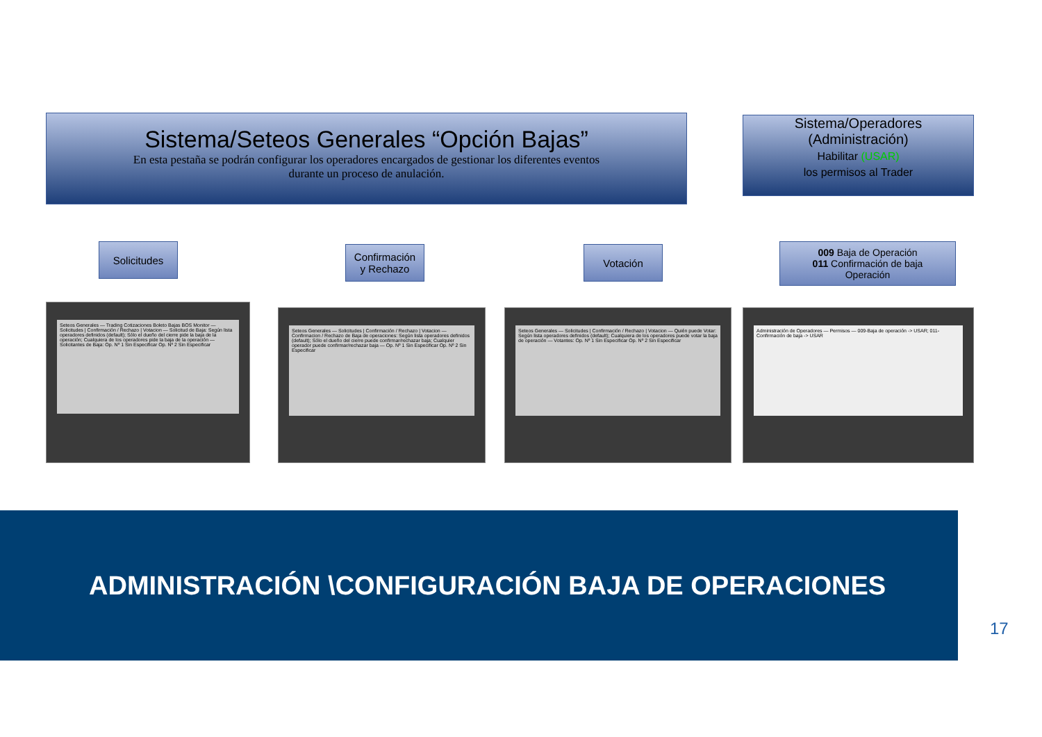Sistema/Seteos Generales “Opción Bajas”
En esta pestaña se podrán configurar los operadores encargados de gestionar los diferentes eventos
durante un proceso de anulación.
Sistema/Operadores
(Administración)
Habilitar (USAR)
los permisos al Trader
Solicitudes
Confirmación
y Rechazo
Votación
009 Baja de Operación
011 Confirmación de baja
Operación
Seteos Generales — Trading Cotizaciones Boleto Bajas BOS Monitor — Solicitudes | Confirmación / Rechazo | Votacion — Solicitud de Baja: Según lista operadores definidos (default); Sólo el dueño del cierre pide la baja de la operación; Cualquiera de los operadores pide la baja de la operación — Solicitantes de Baja: Op. Nº 1 Sin Especificar Op. Nº 2 Sin Especificar
Seteos Generales — Solicitudes | Confirmación / Rechazo | Votacion — Confirmacion / Rechazo de Baja de operaciones: Según lista operadores definidos (default); Sólo el dueño del cierre puede confirmar/rechazar baja; Cualquier operador puede confirmar/rechazar baja — Op. Nº 1 Sin Especificar Op. Nº 2 Sin Especificar
Seteos Generales — Solicitudes | Confirmación / Rechazo | Votacion — Quién puede Votar: Según lista operadores definidos (default); Cualquiera de los operadores puede votar la baja de operación — Votantes: Op. Nº 1 Sin Especificar Op. Nº 2 Sin Especificar
Administración de Operadores — Permisos — 009-Baja de operación -> USAR; 011-Confirmación de baja -> USAR
ADMINISTRACIÓN \CONFIGURACIÓN BAJA DE OPERACIONES
17